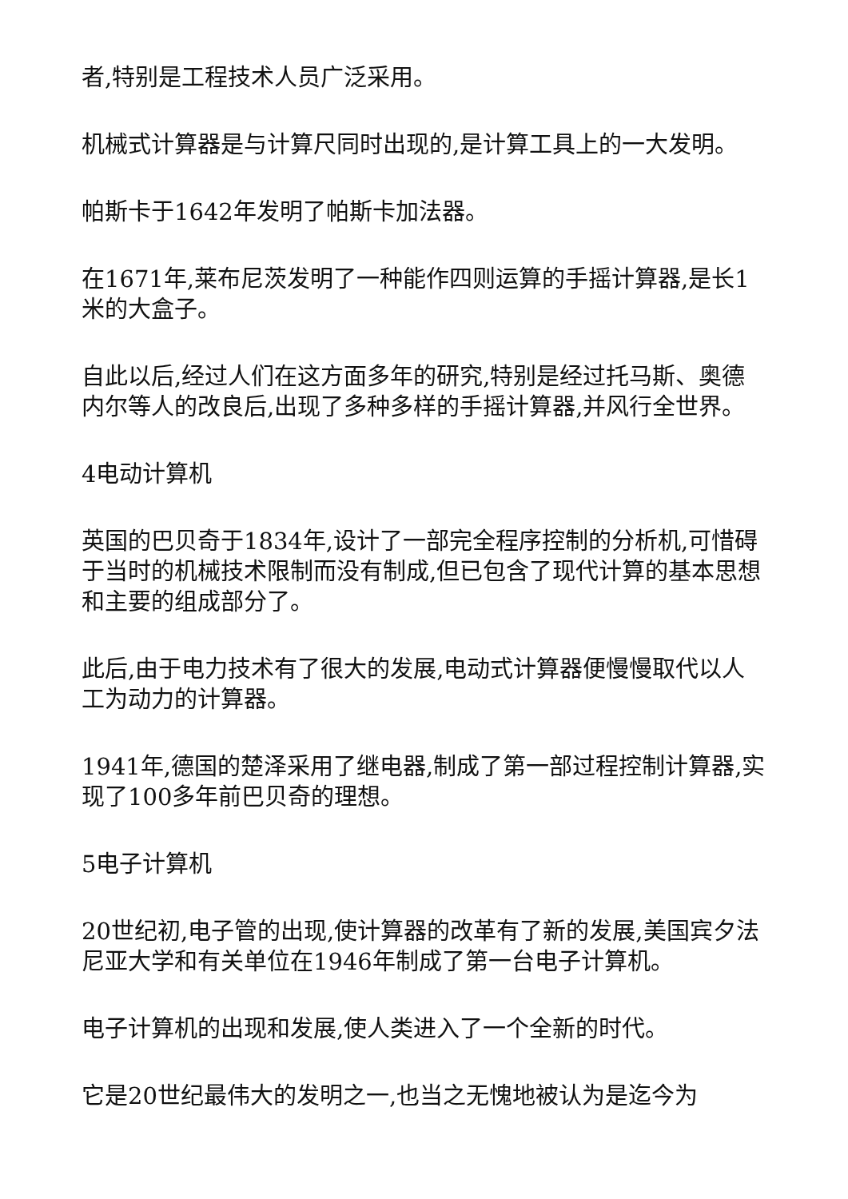者,特别是工程技术人员广泛采用。
机械式计算器是与计算尺同时出现的,是计算工具上的一大发明。
帕斯卡于1642年发明了帕斯卡加法器。
在1671年,莱布尼茨发明了一种能作四则运算的手摇计算器,是长1米的大盒子。
自此以后,经过人们在这方面多年的研究,特别是经过托马斯、奥德内尔等人的改良后,出现了多种多样的手摇计算器,并风行全世界。
4电动计算机
英国的巴贝奇于1834年,设计了一部完全程序控制的分析机,可惜碍于当时的机械技术限制而没有制成,但已包含了现代计算的基本思想和主要的组成部分了。
此后,由于电力技术有了很大的发展,电动式计算器便慢慢取代以人工为动力的计算器。
1941年,德国的楚泽采用了继电器,制成了第一部过程控制计算器,实现了100多年前巴贝奇的理想。
5电子计算机
20世纪初,电子管的出现,使计算器的改革有了新的发展,美国宾夕法尼亚大学和有关单位在1946年制成了第一台电子计算机。
电子计算机的出现和发展,使人类进入了一个全新的时代。
它是20世纪最伟大的发明之一,也当之无愧地被认为是迄今为